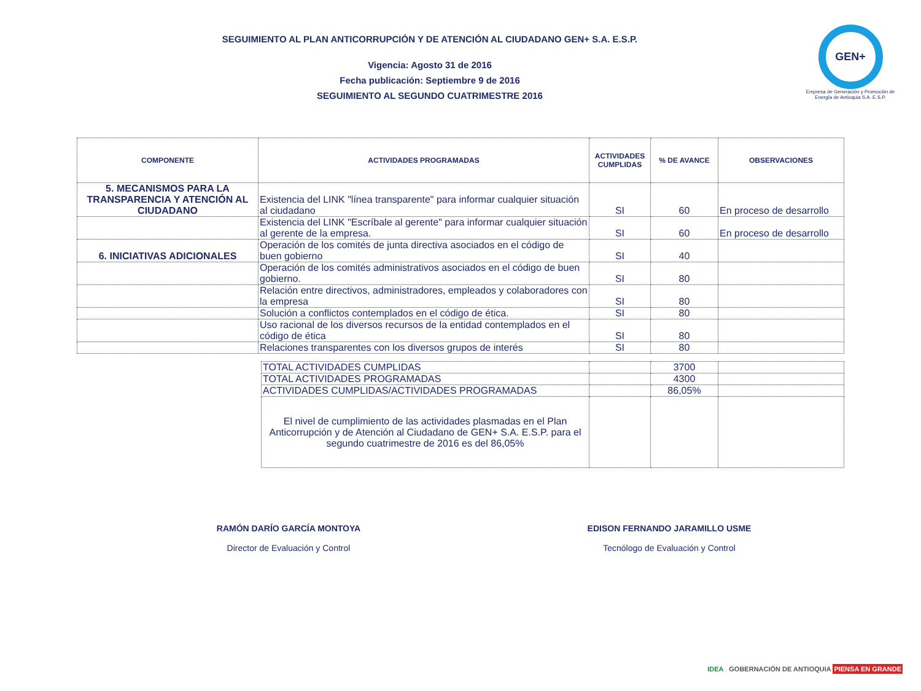GEN+
Empresa de Generación y Promoción de Energía de Antioquia S.A. E.S.P.
SEGUIMIENTO AL PLAN ANTICORRUPCIÓN Y DE ATENCIÓN AL CIUDADANO GEN+ S.A. E.S.P.
Vigencia: Agosto 31 de 2016
Fecha publicación: Septiembre 9 de 2016
SEGUIMIENTO AL SEGUNDO CUATRIMESTRE 2016
| COMPONENTE | ACTIVIDADES PROGRAMADAS | ACTIVIDADES CUMPLIDAS | % DE AVANCE | OBSERVACIONES |
| --- | --- | --- | --- | --- |
| 5. MECANISMOS PARA LA TRANSPARENCIA Y ATENCIÓN AL CIUDADANO | Existencia del LINK "línea transparente" para informar cualquier situación al ciudadano | SI | 60 | En proceso de desarrollo |
| | Existencia del LINK "Escríbale al gerente" para informar cualquier situación al gerente de la empresa. | SI | 60 | En proceso de desarrollo |
| 6. INICIATIVAS ADICIONALES | Operación de los comités de junta directiva asociados en el código de buen gobierno | SI | 40 | |
| | Operación de los comités administrativos asociados en el código de buen gobierno. | SI | 80 | |
| | Relación entre directivos, administradores, empleados y colaboradores con la empresa | SI | 80 | |
| | Solución a conflictos contemplados en el código de ética. | SI | 80 | |
| | Uso racional de los diversos recursos de la entidad contemplados en el código de ética | SI | 80 | |
| | Relaciones transparentes con los diversos grupos de interés | SI | 80 | |
| TOTAL ACTIVIDADES CUMPLIDAS | | 3700 | |
| TOTAL ACTIVIDADES PROGRAMADAS | | 4300 | |
| ACTIVIDADES CUMPLIDAS/ACTIVIDADES PROGRAMADAS | | 86,05% | |
| El nivel de cumplimiento de las actividades plasmadas en el Plan Anticorrupción y de Atención al Ciudadano de GEN+ S.A. E.S.P. para el segundo cuatrimestre de 2016 es del 86,05% | | | |
RAMÓN DARÍO GARCÍA MONTOYA
Director de Evaluación y Control
EDISON FERNANDO JARAMILLO USME
Tecnólogo de Evaluación y Control
IDEA GOBERNACIÓN DE ANTIOQUIA PIENSA EN GRANDE